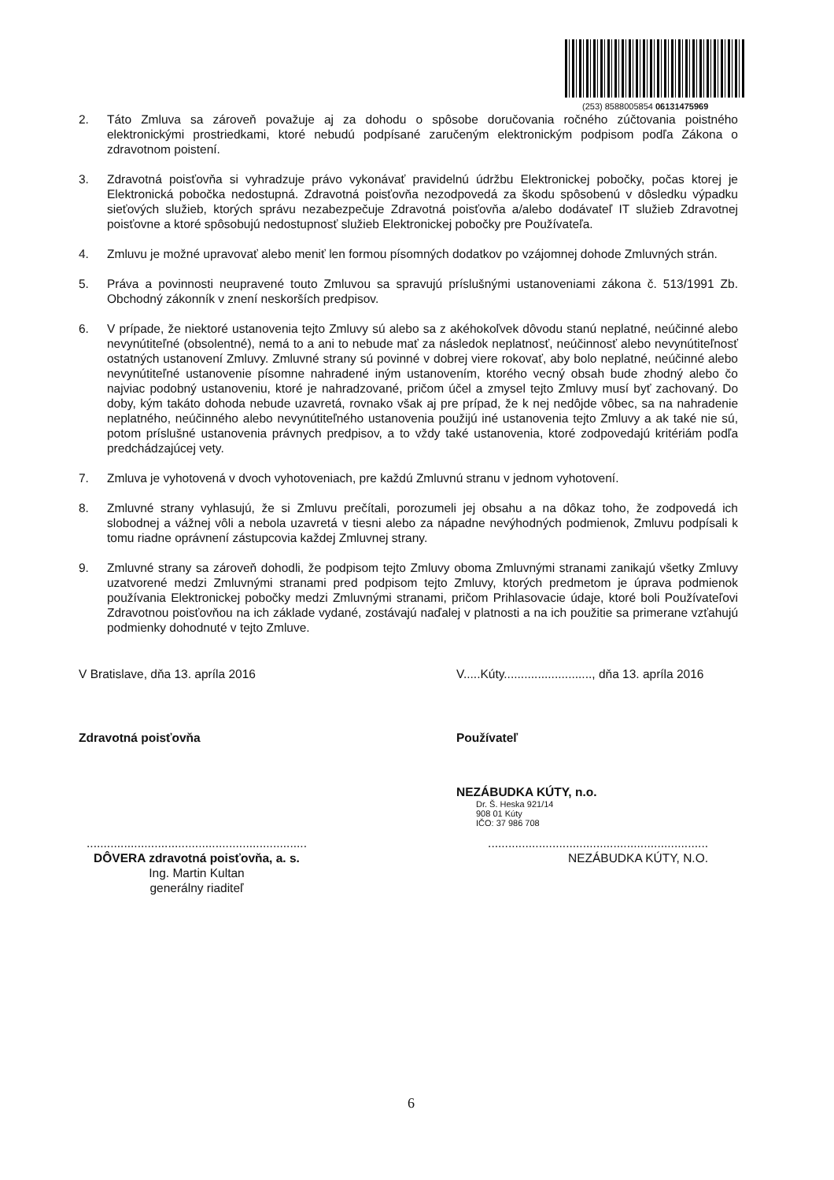(253) 8588005854 06131475969
2. Táto Zmluva sa zároveň považuje aj za dohodu o spôsobe doručovania ročného zúčtovania poistného elektronickými prostriedkami, ktoré nebudú podpísané zaručeným elektronickým podpisom podľa Zákona o zdravotnom poistení.
3. Zdravotná poisťovňa si vyhradzuje právo vykonávať pravidelnú údržbu Elektronickej pobočky, počas ktorej je Elektronická pobočka nedostupná. Zdravotná poisťovňa nezodpovedá za škodu spôsobenú v dôsledku výpadku sieťových služieb, ktorých správu nezabezpečuje Zdravotná poisťovňa a/alebo dodávateľ IT služieb Zdravotnej poisťovne a ktoré spôsobujú nedostupnosť služieb Elektronickej pobočky pre Používateľa.
4. Zmluvu je možné upravovať alebo meniť len formou písomných dodatkov po vzájomnej dohode Zmluvných strán.
5. Práva a povinnosti neupravené touto Zmluvou sa spravujú príslušnými ustanoveniami zákona č. 513/1991 Zb. Obchodný zákonník v znení neskorších predpisov.
6. V prípade, že niektoré ustanovenia tejto Zmluvy sú alebo sa z akéhokoľvek dôvodu stanú neplatné, neúčinné alebo nevynútiteľné (obsolentné), nemá to a ani to nebude mať za následok neplatnosť, neúčinnosť alebo nevynútiteľnosť ostatných ustanovení Zmluvy. Zmluvné strany sú povinné v dobrej viere rokovať, aby bolo neplatné, neúčinné alebo nevynútiteľné ustanovenie písomne nahradené iným ustanovením, ktorého vecný obsah bude zhodný alebo čo najviac podobný ustanoveniu, ktoré je nahradzované, pričom účel a zmysel tejto Zmluvy musí byť zachovaný. Do doby, kým takáto dohoda nebude uzavretá, rovnako však aj pre prípad, že k nej nedôjde vôbec, sa na nahradenie neplatného, neúčinného alebo nevynútiteľného ustanovenia použijú iné ustanovenia tejto Zmluvy a ak také nie sú, potom príslušné ustanovenia právnych predpisov, a to vždy také ustanovenia, ktoré zodpovedajú kritériám podľa predchádzajúcej vety.
7. Zmluva je vyhotovená v dvoch vyhotoveniach, pre každú Zmluvnú stranu v jednom vyhotovení.
8. Zmluvné strany vyhlasujú, že si Zmluvu prečítali, porozumeli jej obsahu a na dôkaz toho, že zodpovedá ich slobodnej a vážnej vôli a nebola uzavretá v tiesni alebo za nápadne nevýhodných podmienok, Zmluvu podpísali k tomu riadne oprávnení zástupcovia každej Zmluvnej strany.
9. Zmluvné strany sa zároveň dohodli, že podpisom tejto Zmluvy oboma Zmluvnými stranami zanikajú všetky Zmluvy uzatvorené medzi Zmluvnými stranami pred podpisom tejto Zmluvy, ktorých predmetom je úprava podmienok používania Elektronickej pobočky medzi Zmluvnými stranami, pričom Prihlasovacie údaje, ktoré boli Používateľovi Zdravotnou poisťovňou na ich základe vydané, zostávajú naďalej v platnosti a na ich použitie sa primerane vzťahujú podmienky dohodnuté v tejto Zmluve.
V Bratislave, dňa 13. apríla 2016 V.....Kúty.........................., dňa 13. apríla 2016
Zdravotná poisťovňa Používateľ
NEZÁBUDKA KÚTY, n.o.
Dr. Š. Heska 921/14
908 01 Kúty
IČO: 37 986 708
.................................................................
DÔVERA zdravotná poisťovňa, a. s.
Ing. Martin Kultan
generálny riaditeľ.................................................................
NEZÁBUDKA KÚTY, N.O.
6